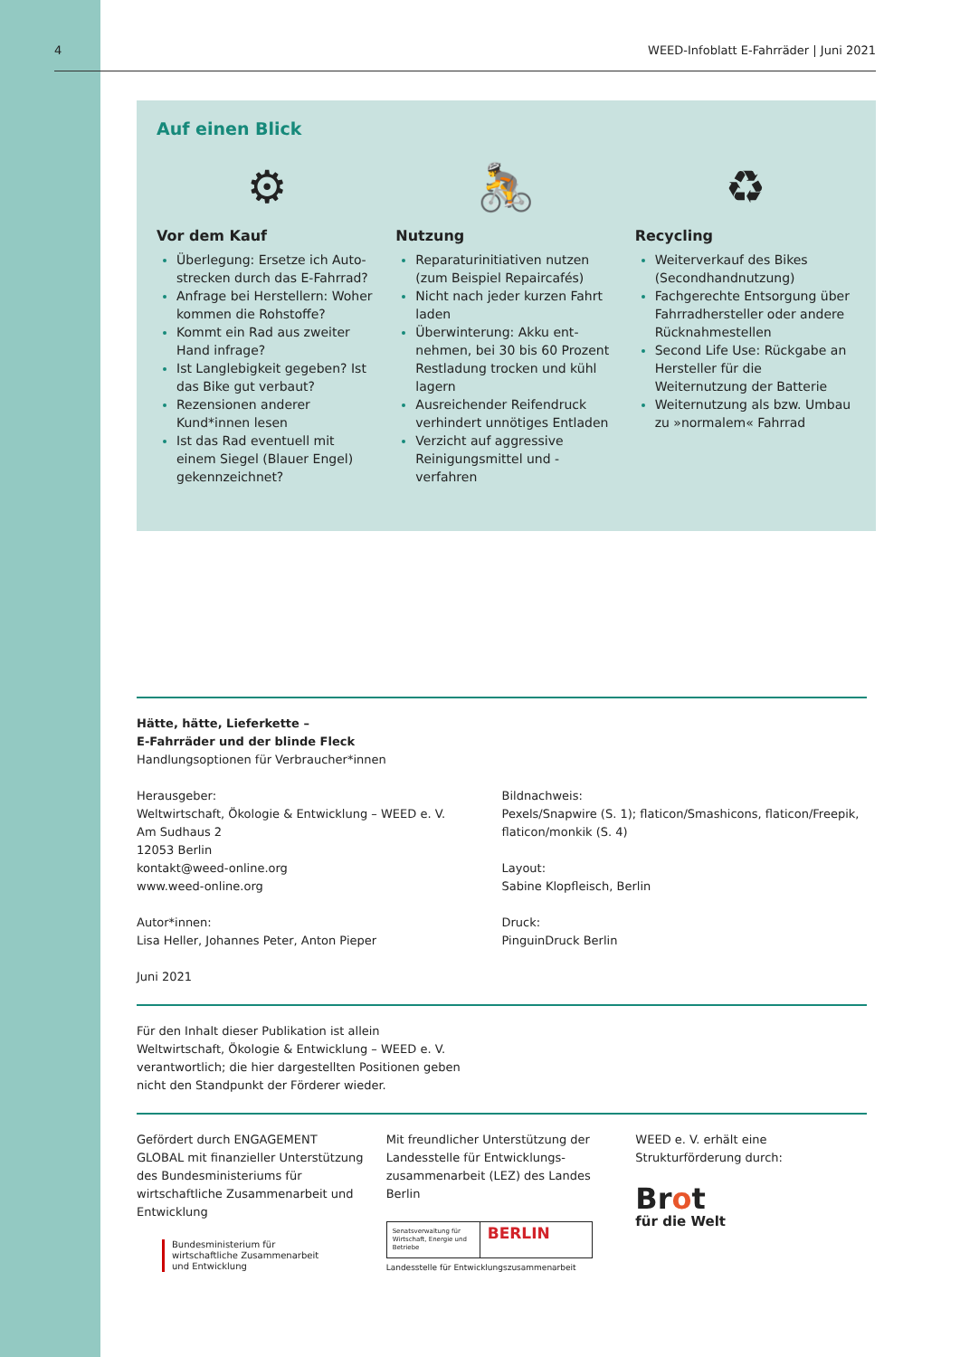4 WEED-Infoblatt E-Fahrräder | Juni 2021
Auf einen Blick
⚙
Vor dem Kauf
Überlegung: Ersetze ich Auto­strecken durch das E-Fahrrad?
Anfrage bei Herstellern: Woher kommen die Rohstoffe?
Kommt ein Rad aus zweiter Hand infrage?
Ist Langlebigkeit gegeben? Ist das Bike gut verbaut?
Rezensionen anderer Kund*innen lesen
Ist das Rad eventuell mit einem Siegel (Blauer Engel) gekennzeichnet?
🚴
Nutzung
Reparaturinitiativen nutzen (zum Beispiel Repaircafés)
Nicht nach jeder kurzen Fahrt laden
Überwinterung: Akku ent­nehmen, bei 30 bis 60 Prozent Restladung trocken und kühl lagern
Ausreichender Reifendruck verhindert unnötiges Entladen
Verzicht auf aggressive Reinigungsmittel und -verfahren
♻
Recycling
Weiterverkauf des Bikes (Secondhandnutzung)
Fachgerechte Entsorgung über Fahrradhersteller oder andere Rücknahmestellen
Second Life Use: Rückgabe an Hersteller für die Weiternutzung der Batterie
Weiternutzung als bzw. Umbau zu »normalem« Fahrrad
Hätte, hätte, Lieferkette –
E-Fahrräder und der blinde Fleck
Handlungsoptionen für Verbraucher*innen
Herausgeber:
Weltwirtschaft, Ökologie & Entwicklung – WEED e. V.
Am Sudhaus 2
12053 Berlin
kontakt@weed-online.org
www.weed-online.org
Autor*innen:
Lisa Heller, Johannes Peter, Anton Pieper
Juni 2021
Bildnachweis:
Pexels/Snapwire (S. 1); flaticon/Smashicons, flaticon/Freepik, flaticon/monkik (S. 4)
Layout:
Sabine Klopfleisch, Berlin
Druck:
PinguinDruck Berlin
Für den Inhalt dieser Publikation ist allein
Weltwirtschaft, Ökologie & Entwicklung – WEED e. V.
verantwortlich; die hier dargestellten Positionen geben
nicht den Standpunkt der Förderer wieder.
Gefördert durch ENGAGEMENT GLOBAL mit finanzieller Unterstützung des Bundesministeriums für wirtschaftliche Zusammenarbeit und Entwicklung
Bundesministerium für
wirtschaftliche Zusammenarbeit
und Entwicklung
Mit freundlicher Unterstützung der Landesstelle für Entwicklungs­zusammenarbeit (LEZ) des Landes Berlin
Senatsverwaltung für Wirtschaft, Energie und Betriebe BERLIN
Landesstelle für Entwicklungszusammenarbeit
WEED e. V. erhält eine Strukturförderung durch:
Brot
für die Welt